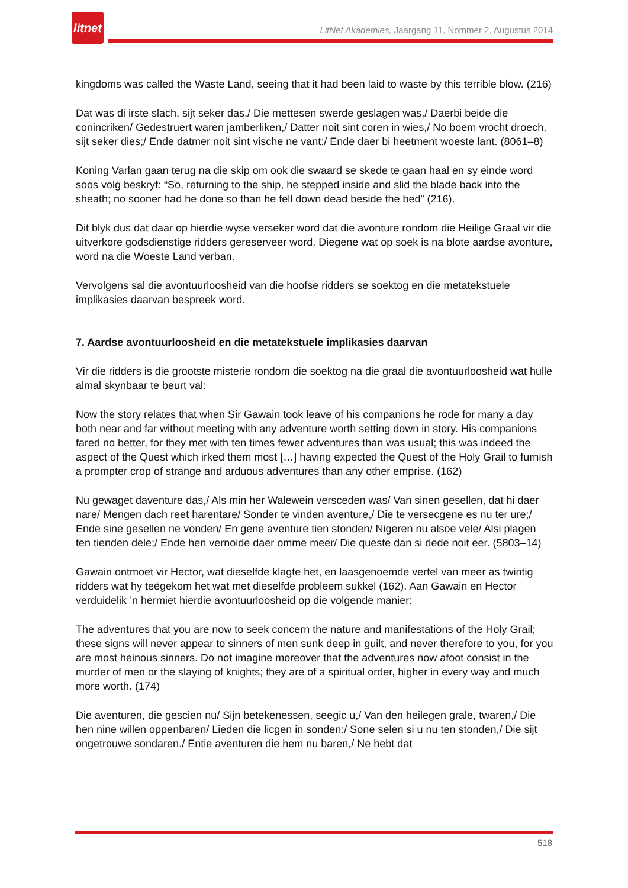litnet
LitNet Akademies, Jaargang 11, Nommer 2, Augustus 2014
kingdoms was called the Waste Land, seeing that it had been laid to waste by this terrible blow. (216)
Dat was di irste slach, sijt seker das,/ Die mettesen swerde geslagen was,/ Daerbi beide die conincriken/ Gedestruert waren jamberliken,/ Datter noit sint coren in wies,/ No boem vrocht droech, sijt seker dies;/ Ende datmer noit sint vische ne vant:/ Ende daer bi heetment woeste lant. (8061–8)
Koning Varlan gaan terug na die skip om ook die swaard se skede te gaan haal en sy einde word soos volg beskryf: “So, returning to the ship, he stepped inside and slid the blade back into the sheath; no sooner had he done so than he fell down dead beside the bed” (216).
Dit blyk dus dat daar op hierdie wyse verseker word dat die avonture rondom die Heilige Graal vir die uitverkore godsdienstige ridders gereserveer word. Diegene wat op soek is na blote aardse avonture, word na die Woeste Land verban.
Vervolgens sal die avontuurloosheid van die hoofse ridders se soektog en die metatekstuele implikasies daarvan bespreek word.
7. Aardse avontuurloosheid en die metatekstuele implikasies daarvan
Vir die ridders is die grootste misterie rondom die soektog na die graal die avontuurloosheid wat hulle almal skynbaar te beurt val:
Now the story relates that when Sir Gawain took leave of his companions he rode for many a day both near and far without meeting with any adventure worth setting down in story. His companions fared no better, for they met with ten times fewer adventures than was usual; this was indeed the aspect of the Quest which irked them most […] having expected the Quest of the Holy Grail to furnish a prompter crop of strange and arduous adventures than any other emprise. (162)
Nu gewaget daventure das,/ Als min her Walewein versceden was/ Van sinen gesellen, dat hi daer nare/ Mengen dach reet harentare/ Sonder te vinden aventure,/ Die te versecgene es nu ter ure;/ Ende sine gesellen ne vonden/ En gene aventure tien stonden/ Nigeren nu alsoe vele/ Alsi plagen ten tienden dele;/ Ende hen vernoide daer omme meer/ Die queste dan si dede noit eer. (5803–14)
Gawain ontmoet vir Hector, wat dieselfde klagte het, en laasgenoemde vertel van meer as twintig ridders wat hy teëgekom het wat met dieselfde probleem sukkel (162). Aan Gawain en Hector verduidelik ’n hermiet hierdie avontuurloosheid op die volgende manier:
The adventures that you are now to seek concern the nature and manifestations of the Holy Grail; these signs will never appear to sinners of men sunk deep in guilt, and never therefore to you, for you are most heinous sinners. Do not imagine moreover that the adventures now afoot consist in the murder of men or the slaying of knights; they are of a spiritual order, higher in every way and much more worth. (174)
Die aventuren, die gescien nu/ Sijn betekenessen, seegic u,/ Van den heilegen grale, twaren,/ Die hen nine willen oppenbaren/ Lieden die licgen in sonden:/ Sone selen si u nu ten stonden,/ Die sijt ongetrouwe sondaren./ Entie aventuren die hem nu baren,/ Ne hebt dat
518